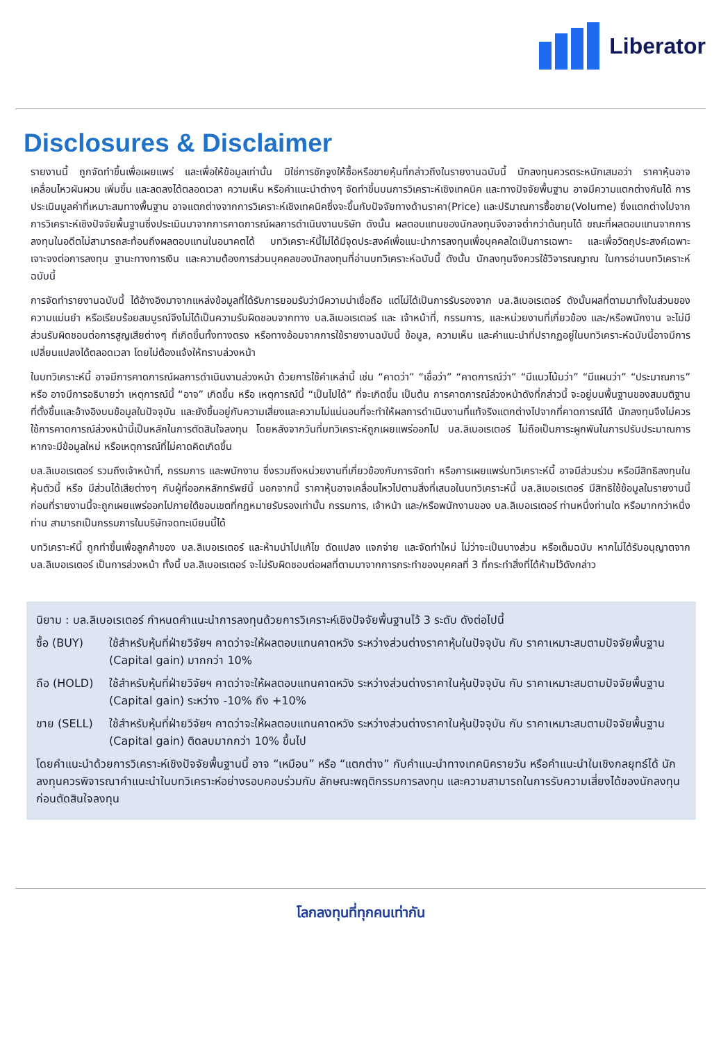Liberator
Disclosures & Disclaimer
รายงานนี้ ถูกจัดทำขึ้นเพื่อเผยแพร่ และเพื่อให้ข้อมูลเท่านั้น มิใช่การชักจูงให้ซื้อหรือขายหุ้นที่กล่าวถึงในรายงานฉบับนี้ นักลงทุนควรตระหนักเสมอว่า ราคาหุ้นอาจเคลื่อนไหวผันผวน เพิ่มขึ้น และลดลงได้ตลอดเวลา ความเห็น หรือคำแนะนำต่างๆ จัดทำขึ้นบนการวิเคราะห์เชิงเทคนิค และทางปัจจัยพื้นฐาน อาจมีความแตกต่างกันได้ การประเมินมูลค่าที่เหมาะสมทางพื้นฐาน อาจแตกต่างจากการวิเคราะห์เชิงเทคนิคซึ่งจะขึ้นกับปัจจัยทางด้านราคา(Price) และปริมาณการซื้อขาย(Volume) ซึ่งแตกต่างไปจากการวิเคราะห์เชิงปัจจัยพื้นฐานซึ่งประเมินมาจากการคาดการณ์ผลการดำเนินงานบริษัท ดังนั้น ผลตอบแทนของนักลงทุนจึงอาจต่ำกว่าต้นทุนได้ ขณะที่ผลตอบแทนจากการลงทุนในอดีตไม่สามารถสะท้อนถึงผลตอบแทนในอนาคตได้ บทวิเคราะห์นี้ไม่ได้มีจุดประสงค์เพื่อแนะนำการลงทุนเพื่อบุคคลใดเป็นการเฉพาะ และเพื่อวัตถุประสงค์เฉพาะเจาะจงต่อการลงทุน ฐานะทางการเงิน และความต้องการส่วนบุคคลของนักลงทุนที่อ่านบทวิเคราะห์ฉบับนี้ ดังนั้น นักลงทุนจึงควรใช้วิจารณญาณ ในการอ่านบทวิเคราะห์ฉบับนี้
การจัดทำรายงานฉบับนี้ ได้อ้างอิงมาจากแหล่งข้อมูลที่ได้รับการยอมรับว่ามีความน่าเชื่อถือ แต่ไม่ได้เป็นการรับรองจาก บล.ลิเบอเรเตอร์ ดังนั้นผลที่ตามมาทั้งในส่วนของความแม่นยำ หรือเรียบร้อยสมบูรณ์จึงไม่ได้เป็นความรับผิดชอบจากทาง บล.ลิเบอเรเตอร์ และ เจ้าหน้าที่, กรรมการ, และหน่วยงานที่เกี่ยวข้อง และ/หรือพนักงาน จะไม่มีส่วนรับผิดชอบต่อการสูญเสียต่างๆ ที่เกิดขึ้นทั้งทางตรง หรือทางอ้อมจากการใช้รายงานฉบับนี้ ข้อมูล, ความเห็น และคำแนะนำที่ปรากฏอยู่ในบทวิเคราะห์ฉบับนี้อาจมีการเปลี่ยนแปลงได้ตลอดเวลา โดยไม่ต้องแจ้งให้ทราบล่วงหน้า
ในบทวิเคราะห์นี้ อาจมีการคาดการณ์ผลการดำเนินงานล่วงหน้า ด้วยการใช้คำเหล่านี้ เช่น “คาดว่า” “เชื่อว่า” “คาดการณ์ว่า” “มีแนวโน้มว่า” “มีแผนว่า” “ประมาณการ” หรือ อาจมีการอธิบายว่า เหตุการณ์นี้ “อาจ” เกิดขึ้น หรือ เหตุการณ์นี้ “เป็นไปได้” ที่จะเกิดขึ้น เป็นต้น การคาดการณ์ล่วงหน้าดังที่กล่าวนี้ จะอยู่บนพื้นฐานของสมมติฐานที่ตั้งขึ้นและอ้างอิงบนข้อมูลในปัจจุบัน และยังขึ้นอยู่กับความเสี่ยงและความไม่แน่นอนที่จะทำให้ผลการดำเนินงานที่แท้จริงแตกต่างไปจากที่คาดการณ์ได้ นักลงทุนจึงไม่ควรใช้การคาดการณ์ล่วงหน้านี้เป็นหลักในการตัดสินใจลงทุน โดยหลังจากวันที่บทวิเคราะห์ถูกเผยแพร่ออกไป บล.ลิเบอเรเตอร์ ไม่ถือเป็นภาระผูกพันในการปรับประมาณการ หากจะมีข้อมูลใหม่ หรือเหตุการณ์ที่ไม่คาดคิดเกิดขึ้น
บล.ลิเบอเรเตอร์ รวมถึงเจ้าหน้าที่, กรรมการ และพนักงาน ซึ่งรวมถึงหน่วยงานที่เกี่ยวข้องกับการจัดทำ หรือการเผยแพร่บทวิเคราะห์นี้ อาจมีส่วนร่วม หรือมีสิทธิลงทุนในหุ้นตัวนี้ หรือ มีส่วนได้เสียต่างๆ กับผู้ที่ออกหลักทรัพย์นี้ นอกจากนี้ ราคาหุ้นอาจเคลื่อนไหวไปตามสิ่งที่เสนอในบทวิเคราะห์นี้ บล.ลิเบอเรเตอร์ มีสิทธิใช้ข้อมูลในรายงานนี้ ก่อนที่รายงานนี้จะถูกเผยแพร่ออกไปภายใต้ขอบเขตที่กฎหมายรับรองเท่านั้น กรรมการ, เจ้าหน้า และ/หรือพนักงานของ บล.ลิเบอเรเตอร์ ท่านหนึ่งท่านใด หรือมากกว่าหนึ่งท่าน สามารถเป็นกรรมการในบริษัทจดทะเบียนนี้ได้
บทวิเคราะห์นี้ ถูกทำขึ้นเพื่อลูกค้าของ บล.ลิเบอเรเตอร์ และห้ามนำไปแก้ไข ดัดแปลง แจกจ่าย และจัดทำใหม่ ไม่ว่าจะเป็นบางส่วน หรือเต็มฉบับ หากไม่ได้รับอนุญาตจาก บล.ลิเบอเรเตอร์ เป็นการล่วงหน้า ทั้งนี้ บล.ลิเบอเรเตอร์ จะไม่รับผิดชอบต่อผลที่ตามมาจากการกระทำของบุคคลที่ 3 ที่กระทำสิ่งที่ได้ห้ามไว้ดังกล่าว
นิยาม : บล.ลิเบอเรเตอร์ กำหนดคำแนะนำการลงทุนด้วยการวิเคราะห์เชิงปัจจัยพื้นฐานไว้ 3 ระดับ ดังต่อไปนี้
ซื้อ (BUY) ใช้สำหรับหุ้นที่ฝ่ายวิจัยฯ คาดว่าจะให้ผลตอบแทนคาดหวัง ระหว่างส่วนต่างราคาหุ้นในปัจจุบัน กับ ราคาเหมาะสมตามปัจจัยพื้นฐาน (Capital gain) มากกว่า 10%
ถือ (HOLD) ใช้สำหรับหุ้นที่ฝ่ายวิจัยฯ คาดว่าจะให้ผลตอบแทนคาดหวัง ระหว่างส่วนต่างราคาในหุ้นปัจจุบัน กับ ราคาเหมาะสมตามปัจจัยพื้นฐาน (Capital gain) ระหว่าง -10% ถึง +10%
ขาย (SELL) ใช้สำหรับหุ้นที่ฝ่ายวิจัยฯ คาดว่าจะให้ผลตอบแทนคาดหวัง ระหว่างส่วนต่างราคาในหุ้นปัจจุบัน กับ ราคาเหมาะสมตามปัจจัยพื้นฐาน (Capital gain) ติดลบมากกว่า 10% ขึ้นไป
โดยคำแนะนำด้วยการวิเคราะห์เชิงปัจจัยพื้นฐานนี้ อาจ “เหมือน” หรือ “แตกต่าง” กับคำแนะนำทางเทคนิครายวัน หรือคำแนะนำในเชิงกลยุทธ์ได้ นักลงทุนควรพิจารณาคำแนะนำในบทวิเคราะห์อย่างรอบคอบร่วมกับ ลักษณะพฤติกรรมการลงทุน และความสามารถในการรับความเสี่ยงได้ของนักลงทุน ก่อนตัดสินใจลงทุน
โลกลงทุนที่ทุกคนเท่ากัน